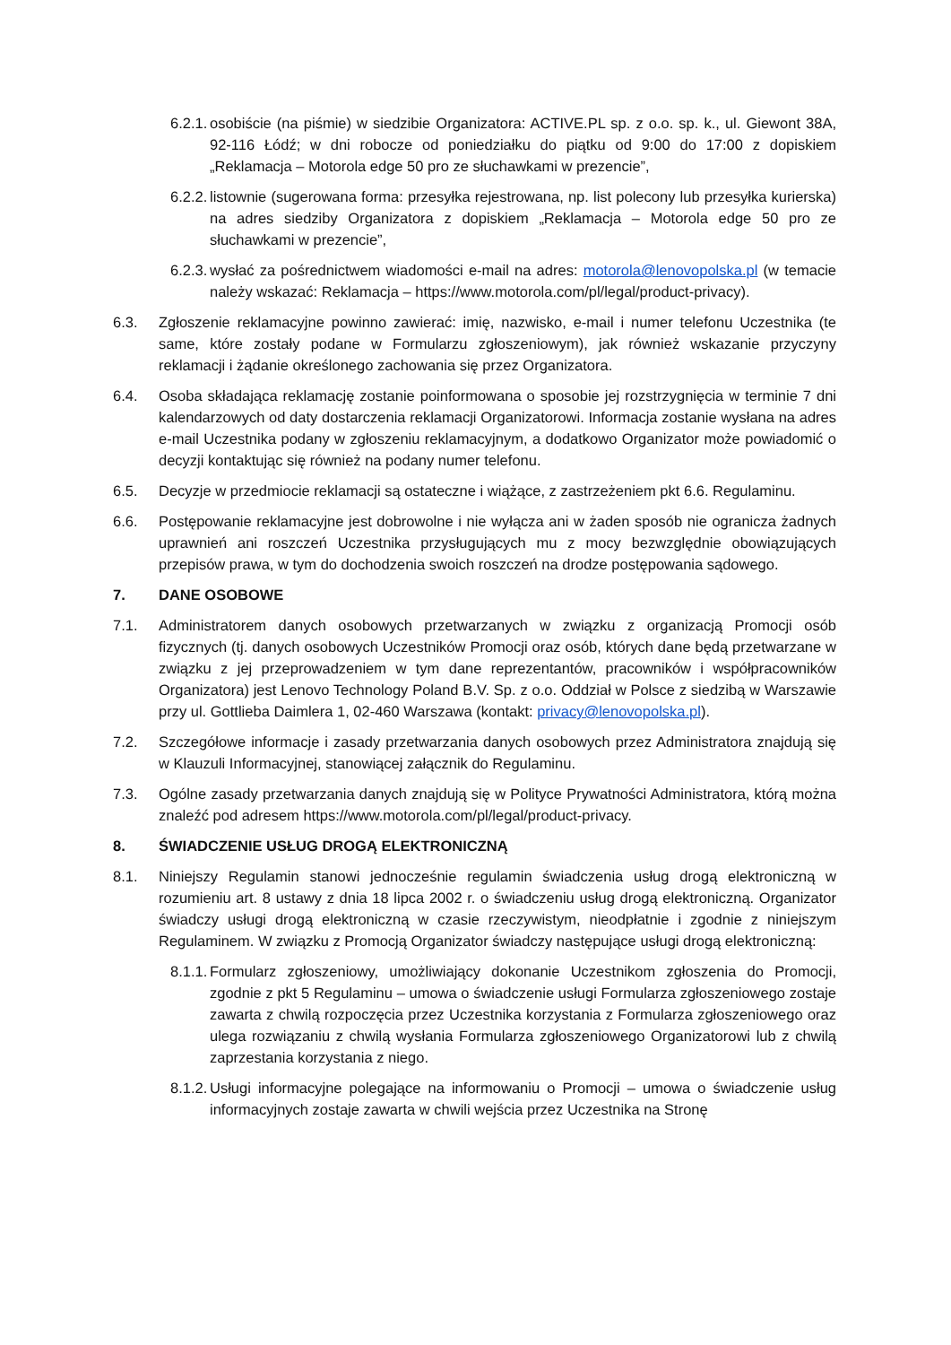6.2.1. osobiście (na piśmie) w siedzibie Organizatora: ACTIVE.PL sp. z o.o. sp. k., ul. Giewont 38A, 92-116 Łódź; w dni robocze od poniedziałku do piątku od 9:00 do 17:00 z dopiskiem „Reklamacja – Motorola edge 50 pro ze słuchawkami w prezencie”,
6.2.2. listownie (sugerowana forma: przesyłka rejestrowana, np. list polecony lub przesyłka kurierska) na adres siedziby Organizatora z dopiskiem „Reklamacja – Motorola edge 50 pro ze słuchawkami w prezencie”,
6.2.3. wysłać za pośrednictwem wiadomości e-mail na adres: motorola@lenovopolska.pl (w temacie należy wskazać: Reklamacja – https://www.motorola.com/pl/legal/product-privacy).
6.3. Zgłoszenie reklamacyjne powinno zawierać: imię, nazwisko, e-mail i numer telefonu Uczestnika (te same, które zostały podane w Formularzu zgłoszeniowym), jak również wskazanie przyczyny reklamacji i żądanie określonego zachowania się przez Organizatora.
6.4. Osoba składająca reklamację zostanie poinformowana o sposobie jej rozstrzygnięcia w terminie 7 dni kalendarzowych od daty dostarczenia reklamacji Organizatorowi. Informacja zostanie wysłana na adres e-mail Uczestnika podany w zgłoszeniu reklamacyjnym, a dodatkowo Organizator może powiadomić o decyzji kontaktując się również na podany numer telefonu.
6.5. Decyzje w przedmiocie reklamacji są ostateczne i wiążące, z zastrzeżeniem pkt 6.6. Regulaminu.
6.6. Postępowanie reklamacyjne jest dobrowolne i nie wyłącza ani w żaden sposób nie ogranicza żadnych uprawnień ani roszczeń Uczestnika przysługujących mu z mocy bezwzględnie obowiązujących przepisów prawa, w tym do dochodzenia swoich roszczeń na drodze postępowania sądowego.
7. DANE OSOBOWE
7.1. Administratorem danych osobowych przetwarzanych w związku z organizacją Promocji osób fizycznych (tj. danych osobowych Uczestników Promocji oraz osób, których dane będą przetwarzane w związku z jej przeprowadzeniem w tym dane reprezentantów, pracowników i współpracowników Organizatora) jest Lenovo Technology Poland B.V. Sp. z o.o. Oddział w Polsce z siedzibą w Warszawie przy ul. Gottlieba Daimlera 1, 02-460 Warszawa (kontakt: privacy@lenovopolska.pl).
7.2. Szczegółowe informacje i zasady przetwarzania danych osobowych przez Administratora znajdują się w Klauzuli Informacyjnej, stanowiącej załącznik do Regulaminu.
7.3. Ogólne zasady przetwarzania danych znajdują się w Polityce Prywatności Administratora, którą można znaleźć pod adresem https://www.motorola.com/pl/legal/product-privacy.
8. ŚWIADCZENIE USŁUG DROGĄ ELEKTRONICZNĄ
8.1. Niniejszy Regulamin stanowi jednocześnie regulamin świadczenia usług drogą elektroniczną w rozumieniu art. 8 ustawy z dnia 18 lipca 2002 r. o świadczeniu usług drogą elektroniczną. Organizator świadczy usługi drogą elektroniczną w czasie rzeczywistym, nieodpłatnie i zgodnie z niniejszym Regulaminem. W związku z Promocją Organizator świadczy następujące usługi drogą elektroniczną:
8.1.1. Formularz zgłoszeniowy, umożliwiający dokonanie Uczestnikom zgłoszenia do Promocji, zgodnie z pkt 5 Regulaminu – umowa o świadczenie usługi Formularza zgłoszeniowego zostaje zawarta z chwilą rozpoczęcia przez Uczestnika korzystania z Formularza zgłoszeniowego oraz ulega rozwiązaniu z chwilą wysłania Formularza zgłoszeniowego Organizatorowi lub z chwilą zaprzestania korzystania z niego.
8.1.2. Usługi informacyjne polegające na informowaniu o Promocji – umowa o świadczenie usług informacyjnych zostaje zawarta w chwili wejścia przez Uczestnika na Stronę